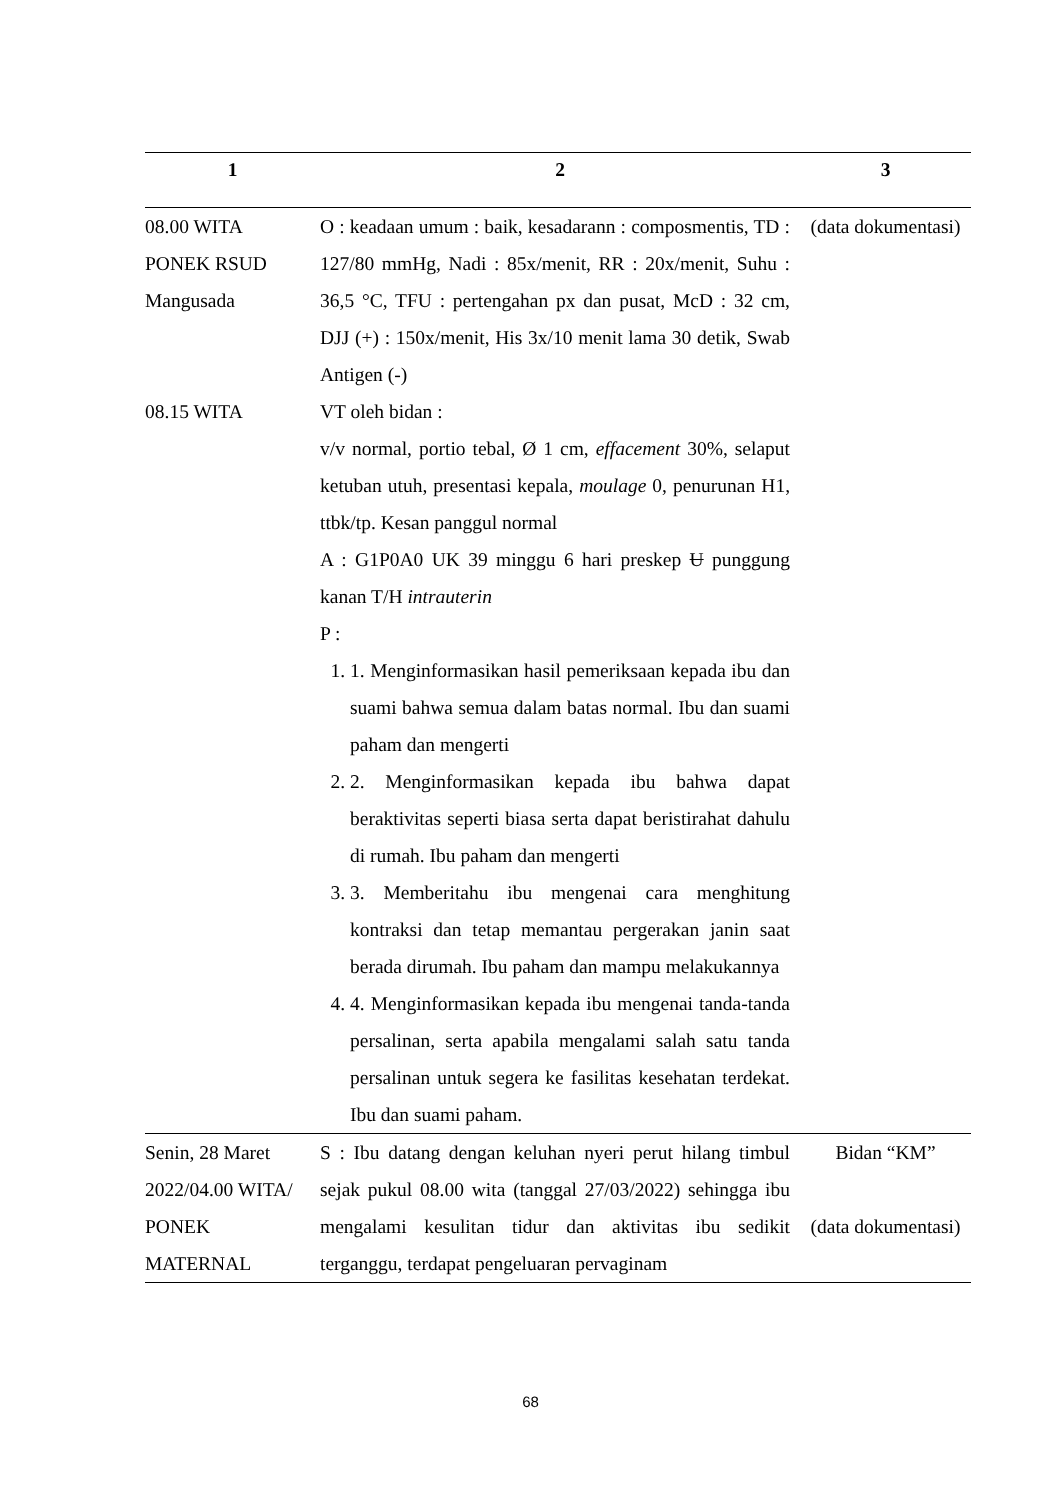| 1 | 2 | 3 |
| --- | --- | --- |
| 08.00 WITA PONEK RSUD Mangusada | O : keadaan umum : baik, kesadarann : composmentis, TD : 127/80 mmHg, Nadi : 85x/menit, RR : 20x/menit, Suhu : 36,5 °C, TFU : pertengahan px dan pusat, McD : 32 cm, DJJ (+) : 150x/menit, His 3x/10 menit lama 30 detik, Swab Antigen (-) | (data dokumentasi) |
| 08.15 WITA | VT oleh bidan : v/v normal, portio tebal, Ø 1 cm, effacement 30%, selaput ketuban utuh, presentasi kepala, moulage 0, penurunan H1, ttbk/tp. Kesan panggul normal A : G1P0A0 UK 39 minggu 6 hari preskep U punggung kanan T/H intrauterin P : 1. 1. Menginformasikan hasil pemeriksaan kepada ibu dan suami bahwa semua dalam batas normal. Ibu dan suami paham dan mengerti 2. 2. Menginformasikan kepada ibu bahwa dapat beraktivitas seperti biasa serta dapat beristirahat dahulu di rumah. Ibu paham dan mengerti 3. 3. Memberitahu ibu mengenai cara menghitung kontraksi dan tetap memantau pergerakan janin saat berada dirumah. Ibu paham dan mampu melakukannya 4. 4. Menginformasikan kepada ibu mengenai tanda-tanda persalinan, serta apabila mengalami salah satu tanda persalinan untuk segera ke fasilitas kesehatan terdekat. Ibu dan suami paham. | |
| Senin, 28 Maret 2022/04.00 WITA/ PONEK MATERNAL | S : Ibu datang dengan keluhan nyeri perut hilang timbul sejak pukul 08.00 wita (tanggal 27/03/2022) sehingga ibu mengalami kesulitan tidur dan aktivitas ibu sedikit terganggu, terdapat pengeluaran pervaginam | Bidan “KM” (data dokumentasi) |
68